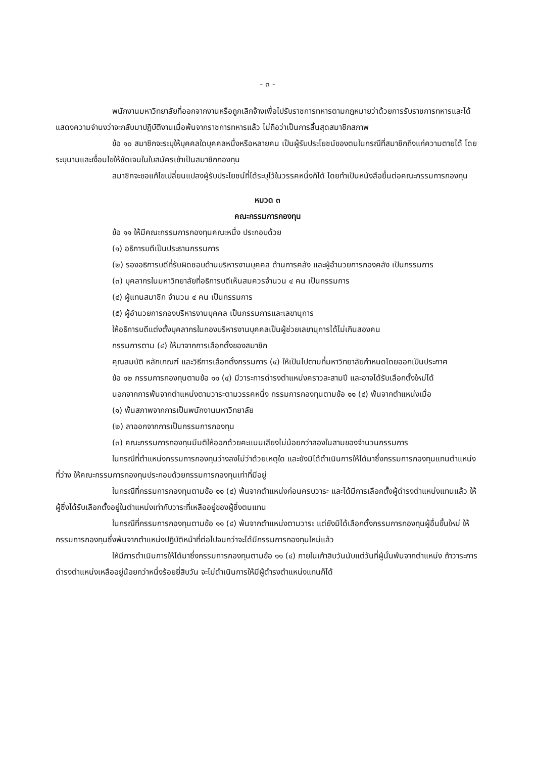- ๓ -
พนักงานมหาวิทยาลัยที่ออกจากงานหรือถูกเลิกจ้างเพื่อไปรับราชการทหารตามกฎหมายว่าด้วยการรับราชการทหารและได้แสดงความจำนงว่าจะกลับมาปฏิบัติงานเมื่อพ้นจากราชการทหารแล้ว ไม่ถือว่าเป็นการสิ้นสุดสมาชิกสภาพ
ข้อ ๑๐ สมาชิกจะระบุให้บุคคลใดบุคคลหนึ่งหรือหลายคน เป็นผู้รับประโยชน์ของตนในกรณีที่สมาชิกถึงแก่ความตายได้ โดยระบุนามและเงื่อนไขให้ชัดเจนในใบสมัครเข้าเป็นสมาชิกกองทุน
สมาชิกจะขอแก้ไขเปลี่ยนแปลงผู้รับประโยชน์ที่ได้ระบุไว้ในวรรคหนึ่งก็ได้ โดยทำเป็นหนังสือยื่นต่อคณะกรรมการกองทุน
หมวด ๓
คณะกรรมการกองทุน
ข้อ ๑๑ ให้มีคณะกรรมการกองทุนคณะหนึ่ง ประกอบด้วย
(๑) อธิการบดีเป็นประธานกรรมการ
(๒) รองอธิการบดีที่รับผิดชอบด้านบริหารงานบุคคล ด้านการคลัง และผู้อำนวยการกองคลัง เป็นกรรมการ
(๓) บุคลากรในมหาวิทยาลัยที่อธิการบดีเห็นสมควรจำนวน ๔ คน เป็นกรรมการ
(๔) ผู้แทนสมาชิก จำนวน ๔ คน เป็นกรรมการ
(๕) ผู้อำนวยการกองบริหารงานบุคคล เป็นกรรมการและเลขานุการ
ให้อธิการบดีแต่งตั้งบุคลากรในกองบริหารงานบุคคลเป็นผู้ช่วยเลขานุการได้ไม่เกินสองคน
กรรมการตาม (๔) ให้มาจากการเลือกตั้งของสมาชิก
คุณสมบัติ หลักเกณฑ์ และวิธีการเลือกตั้งกรรมการ (๔) ให้เป็นไปตามที่มหาวิทยาลัยกำหนดโดยออกเป็นประกาศ
ข้อ ๑๒ กรรมการกองทุนตามข้อ ๑๑ (๔) มีวาระการดำรงตำแหน่งคราวละสามปี และอาจได้รับเลือกตั้งใหม่ได้
นอกจากการพ้นจากตำแหน่งตามวาระตามวรรคหนึ่ง กรรมการกองทุนตามข้อ ๑๑ (๔) พ้นจากตำแหน่งเมื่อ
(๑) พ้นสภาพจากการเป็นพนักงานมหาวิทยาลัย
(๒) ลาออกจากการเป็นกรรมการกองทุน
(๓) คณะกรรมการกองทุนมีมติให้ออกด้วยคะแนนเสียงไม่น้อยกว่าสองในสามของจำนวนกรรมการ
ในกรณีที่ตำแหน่งกรรมการกองทุนว่างลงไม่ว่าด้วยเหตุใด และยังมิได้ดำเนินการให้ได้มาซึ่งกรรมการกองทุนแทนตำแหน่งที่ว่าง ให้คณะกรรมการกองทุนประกอบด้วยกรรมการกองทุนเท่าที่มีอยู่
ในกรณีที่กรรมการกองทุนตามข้อ ๑๑ (๔) พ้นจากตำแหน่งก่อนครบวาระ และได้มีการเลือกตั้งผู้ดำรงตำแหน่งแทนแล้ว ให้ผู้ซึ่งได้รับเลือกตั้งอยู่ในตำแหน่งเท่ากับวาระที่เหลืออยู่ของผู้ซึ่งตนแทน
ในกรณีที่กรรมการกองทุนตามข้อ ๑๑ (๔) พ้นจากตำแหน่งตามวาระ แต่ยังมิได้เลือกตั้งกรรมการกองทุนผู้อื่นขึ้นใหม่ ให้กรรมการกองทุนซึ่งพ้นจากตำแหน่งปฏิบัติหน้าที่ต่อไปจนกว่าจะได้มีกรรมการกองทุนใหม่แล้ว
ให้มีการดำเนินการให้ได้มาซึ่งกรรมการกองทุนตามข้อ ๑๑ (๔) ภายในเก้าสิบวันนับแต่วันที่ผู้นั้นพ้นจากตำแหน่ง ถ้าวาระการดำรงตำแหน่งเหลืออยู่น้อยกว่าหนึ่งร้อยยี่สิบวัน จะไม่ดำเนินการให้มีผู้ดำรงตำแหน่งแทนก็ได้